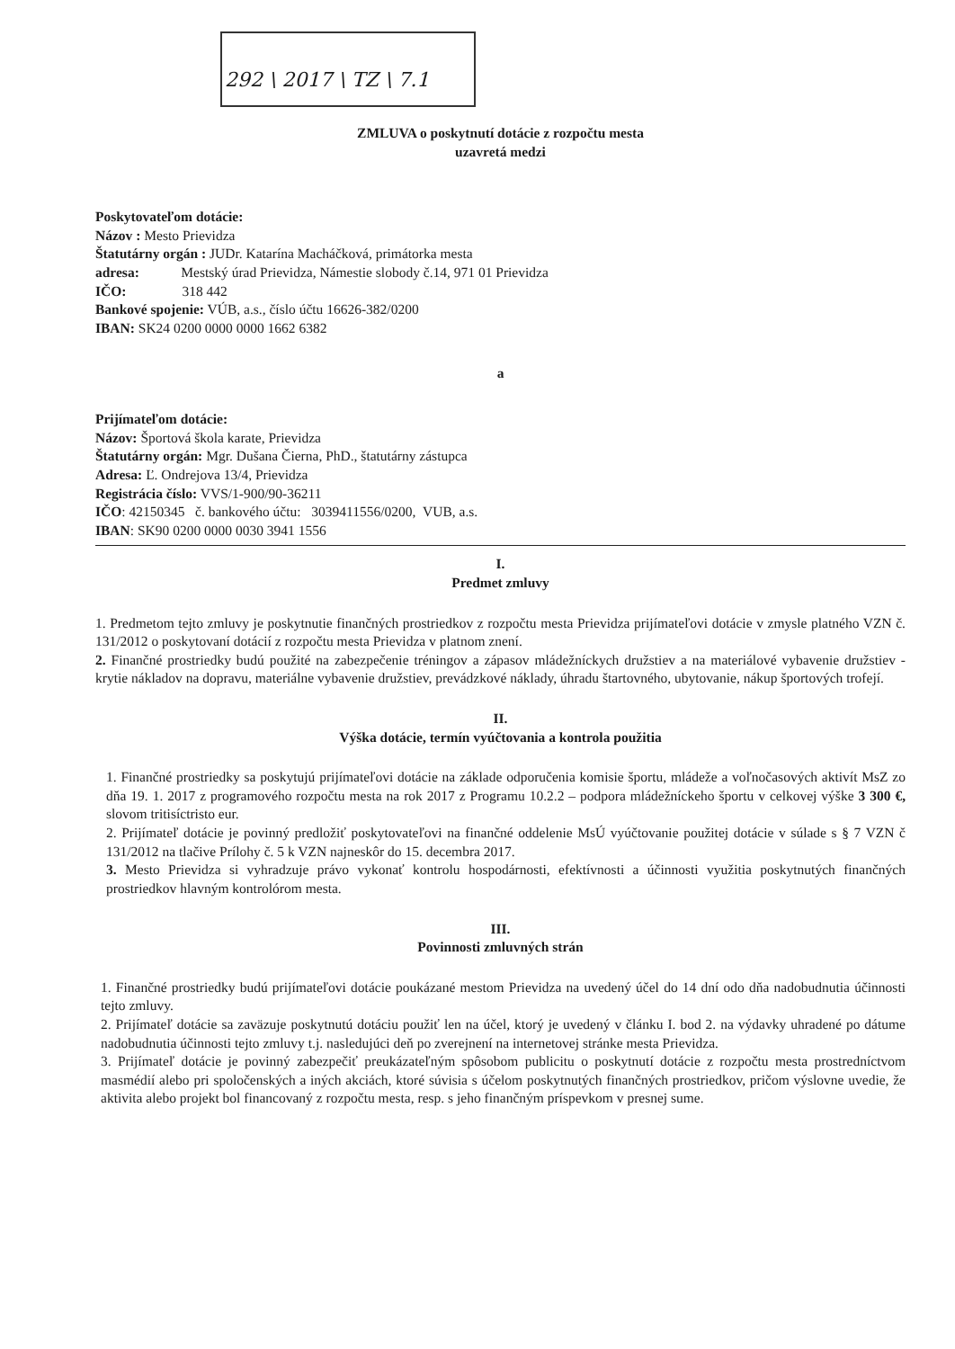292 \ 2017 \ TZ \ 7.1
ZMLUVA o poskytnutí dotácie z rozpočtu mesta
uzavretá medzi
Poskytovateľom dotácie:
Názov : Mesto Prievidza
Štatutárny orgán : JUDr. Katarína Macháčková, primátorka mesta
adresa: Mestský úrad Prievidza, Námestie slobody č.14, 971 01 Prievidza
IČO: 318 442
Bankové spojenie: VÚB, a.s., číslo účtu 16626-382/0200
IBAN: SK24 0200 0000 0000 1662 6382
a
Prijímateľom dotácie:
Názov: Športová škola karate, Prievidza
Štatutárny orgán: Mgr. Dušana Čierna, PhD., štatutárny zástupca
Adresa: Ľ. Ondrejova 13/4, Prievidza
Registrácia číslo: VVS/1-900/90-36211
IČO: 42150345 č. bankového účtu: 3039411556/0200, VUB, a.s.
IBAN: SK90 0200 0000 0030 3941 1556
I.
Predmet zmluvy
1. Predmetom tejto zmluvy je poskytnutie finančných prostriedkov z rozpočtu mesta Prievidza prijímateľovi dotácie v zmysle platného VZN č. 131/2012 o poskytovaní dotácií z rozpočtu mesta Prievidza v platnom znení.
2. Finančné prostriedky budú použité na zabezpečenie tréningov a zápasov mládežníckych družstiev a na materiálové vybavenie družstiev - krytie nákladov na dopravu, materiálne vybavenie družstiev, prevádzkové náklady, úhradu štartovného, ubytovanie, nákup športových trofejí.
II.
Výška dotácie, termín vyúčtovania a kontrola použitia
1. Finančné prostriedky sa poskytujú prijímateľovi dotácie na základe odporučenia komisie športu, mládeže a voľnočasových aktivít MsZ zo dňa 19. 1. 2017 z programového rozpočtu mesta na rok 2017 z Programu 10.2.2 – podpora mládežníckeho športu v celkovej výške 3 300 €, slovom tritisíctristo eur.
2. Prijímateľ dotácie je povinný predložiť poskytovateľovi na finančné oddelenie MsÚ vyúčtovanie použitej dotácie v súlade s § 7 VZN č 131/2012 na tlačive Prílohy č. 5 k VZN najneskôr do 15. decembra 2017.
3. Mesto Prievidza si vyhradzuje právo vykonať kontrolu hospodárnosti, efektívnosti a účinnosti využitia poskytnutých finančných prostriedkov hlavným kontrolórom mesta.
III.
Povinnosti zmluvných strán
1. Finančné prostriedky budú prijímateľovi dotácie poukázané mestom Prievidza na uvedený účel do 14 dní odo dňa nadobudnutia účinnosti tejto zmluvy.
2. Prijímateľ dotácie sa zaväzuje poskytnutú dotáciu použiť len na účel, ktorý je uvedený v článku I. bod 2. na výdavky uhradené po dátume nadobudnutia účinnosti tejto zmluvy t.j. nasledujúci deň po zverejnení na internetovej stránke mesta Prievidza.
3. Prijímateľ dotácie je povinný zabezpečiť preukázateľným spôsobom publicitu o poskytnutí dotácie z rozpočtu mesta prostredníctvom masmédií alebo pri spoločenských a iných akciách, ktoré súvisia s účelom poskytnutých finančných prostriedkov, pričom výslovne uvedie, že aktivita alebo projekt bol financovaný z rozpočtu mesta, resp. s jeho finančným príspevkom v presnej sume.